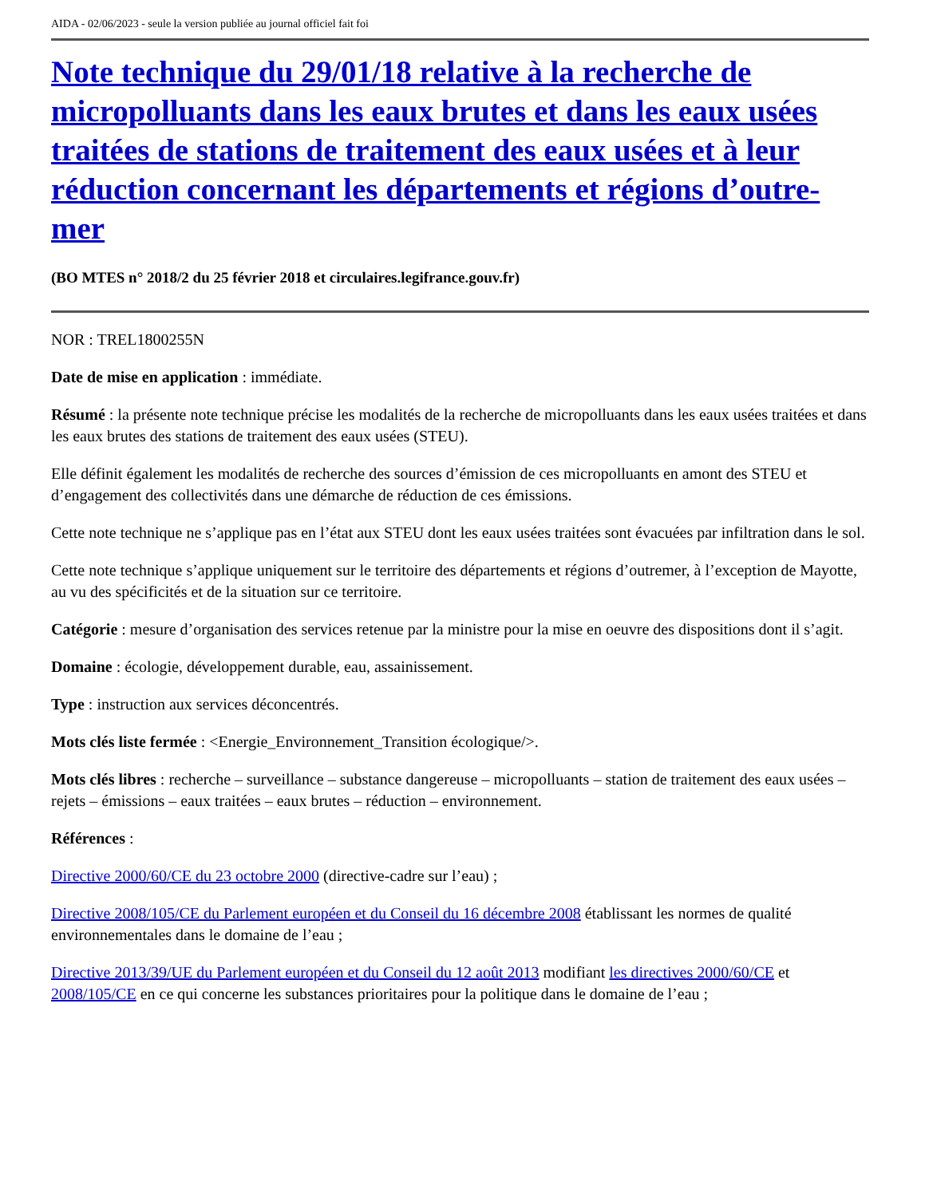AIDA - 02/06/2023 - seule la version publiée au journal officiel fait foi
Note technique du 29/01/18 relative à la recherche de micropolluants dans les eaux brutes et dans les eaux usées traitées de stations de traitement des eaux usées et à leur réduction concernant les départements et régions d’outre-mer
(BO MTES n° 2018/2 du 25 février 2018 et circulaires.legifrance.gouv.fr)
NOR : TREL1800255N
Date de mise en application : immédiate.
Résumé : la présente note technique précise les modalités de la recherche de micropolluants dans les eaux usées traitées et dans les eaux brutes des stations de traitement des eaux usées (STEU).
Elle définit également les modalités de recherche des sources d’émission de ces micropolluants en amont des STEU et d’engagement des collectivités dans une démarche de réduction de ces émissions.
Cette note technique ne s’applique pas en l’état aux STEU dont les eaux usées traitées sont évacuées par infiltration dans le sol.
Cette note technique s’applique uniquement sur le territoire des départements et régions d’outremer, à l’exception de Mayotte, au vu des spécificités et de la situation sur ce territoire.
Catégorie : mesure d’organisation des services retenue par la ministre pour la mise en oeuvre des dispositions dont il s’agit.
Domaine : écologie, développement durable, eau, assainissement.
Type : instruction aux services déconcentrés.
Mots clés liste fermée : <Energie_Environnement_Transition écologique/>.
Mots clés libres : recherche – surveillance – substance dangereuse – micropolluants – station de traitement des eaux usées – rejets – émissions – eaux traitées – eaux brutes – réduction – environnement.
Références :
Directive 2000/60/CE du 23 octobre 2000 (directive-cadre sur l’eau) ;
Directive 2008/105/CE du Parlement européen et du Conseil du 16 décembre 2008 établissant les normes de qualité environnementales dans le domaine de l’eau ;
Directive 2013/39/UE du Parlement européen et du Conseil du 12 août 2013 modifiant les directives 2000/60/CE et 2008/105/CE en ce qui concerne les substances prioritaires pour la politique dans le domaine de l’eau ;